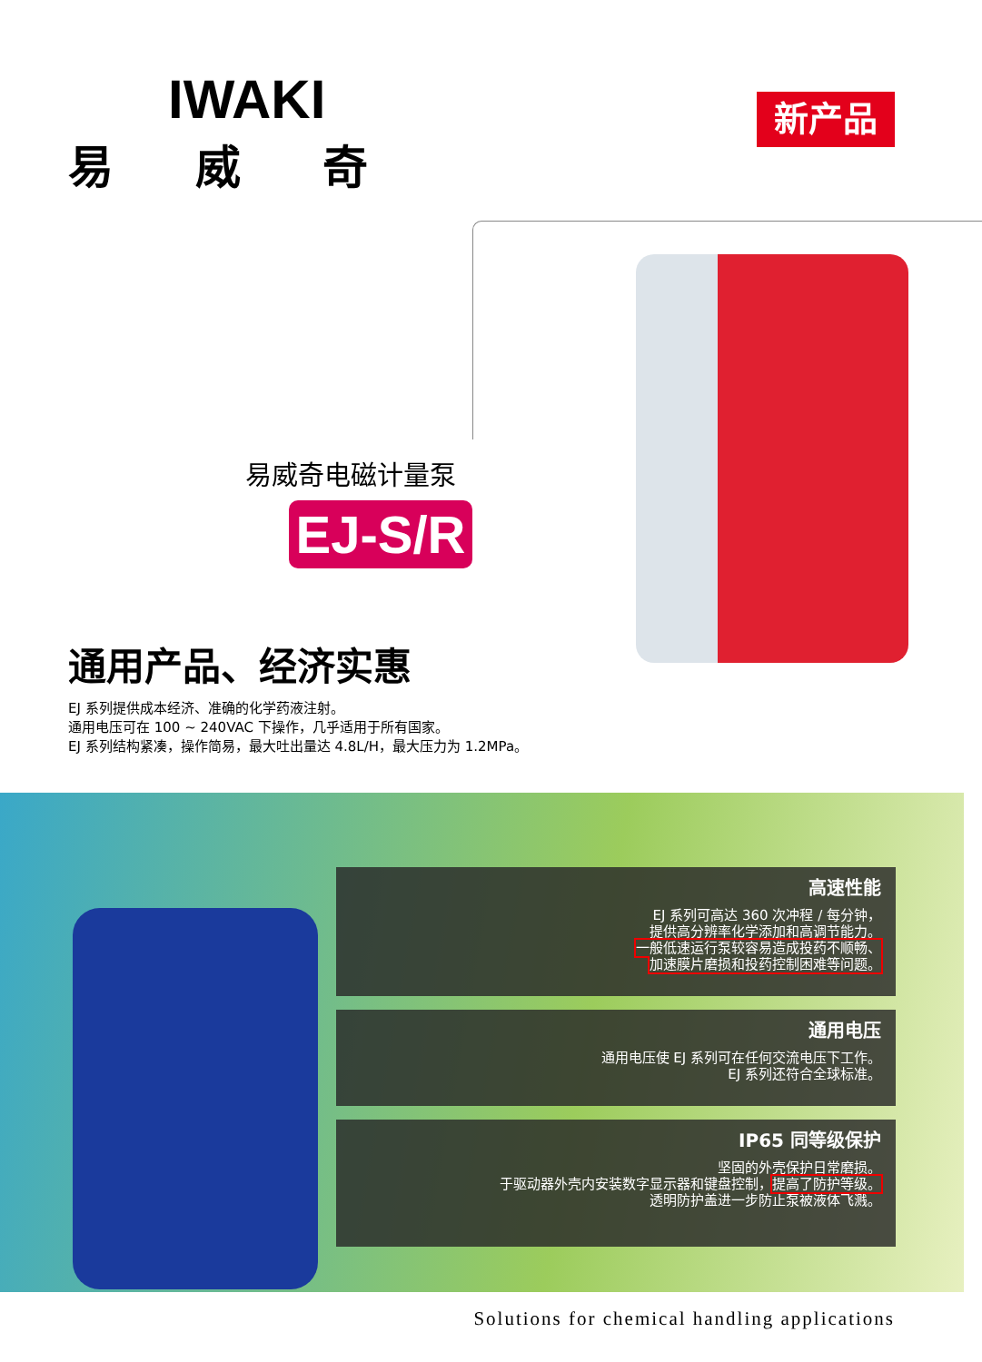IWAKI
易威奇
新产品
易威奇电磁计量泵
EJ-S/R
通用产品、经济实惠
EJ 系列提供成本经济、准确的化学药液注射。
通用电压可在 100 ~ 240VAC 下操作，几乎适用于所有国家。
EJ 系列结构紧凑，操作简易，最大吐出量达 4.8L/H，最大压力为 1.2MPa。
高速性能
EJ 系列可高达 360 次冲程 / 每分钟，
提供高分辨率化学添加和高调节能力。
一般低速运行泵较容易造成投药不顺畅、
加速膜片磨损和投药控制困难等问题。
通用电压
通用电压使 EJ 系列可在任何交流电压下工作。
EJ 系列还符合全球标准。
IP65 同等级保护
坚固的外壳保护日常磨损。
于驱动器外壳内安装数字显示器和键盘控制，提高了防护等级。
透明防护盖进一步防止泵被液体飞溅。
Solutions for chemical handling applications